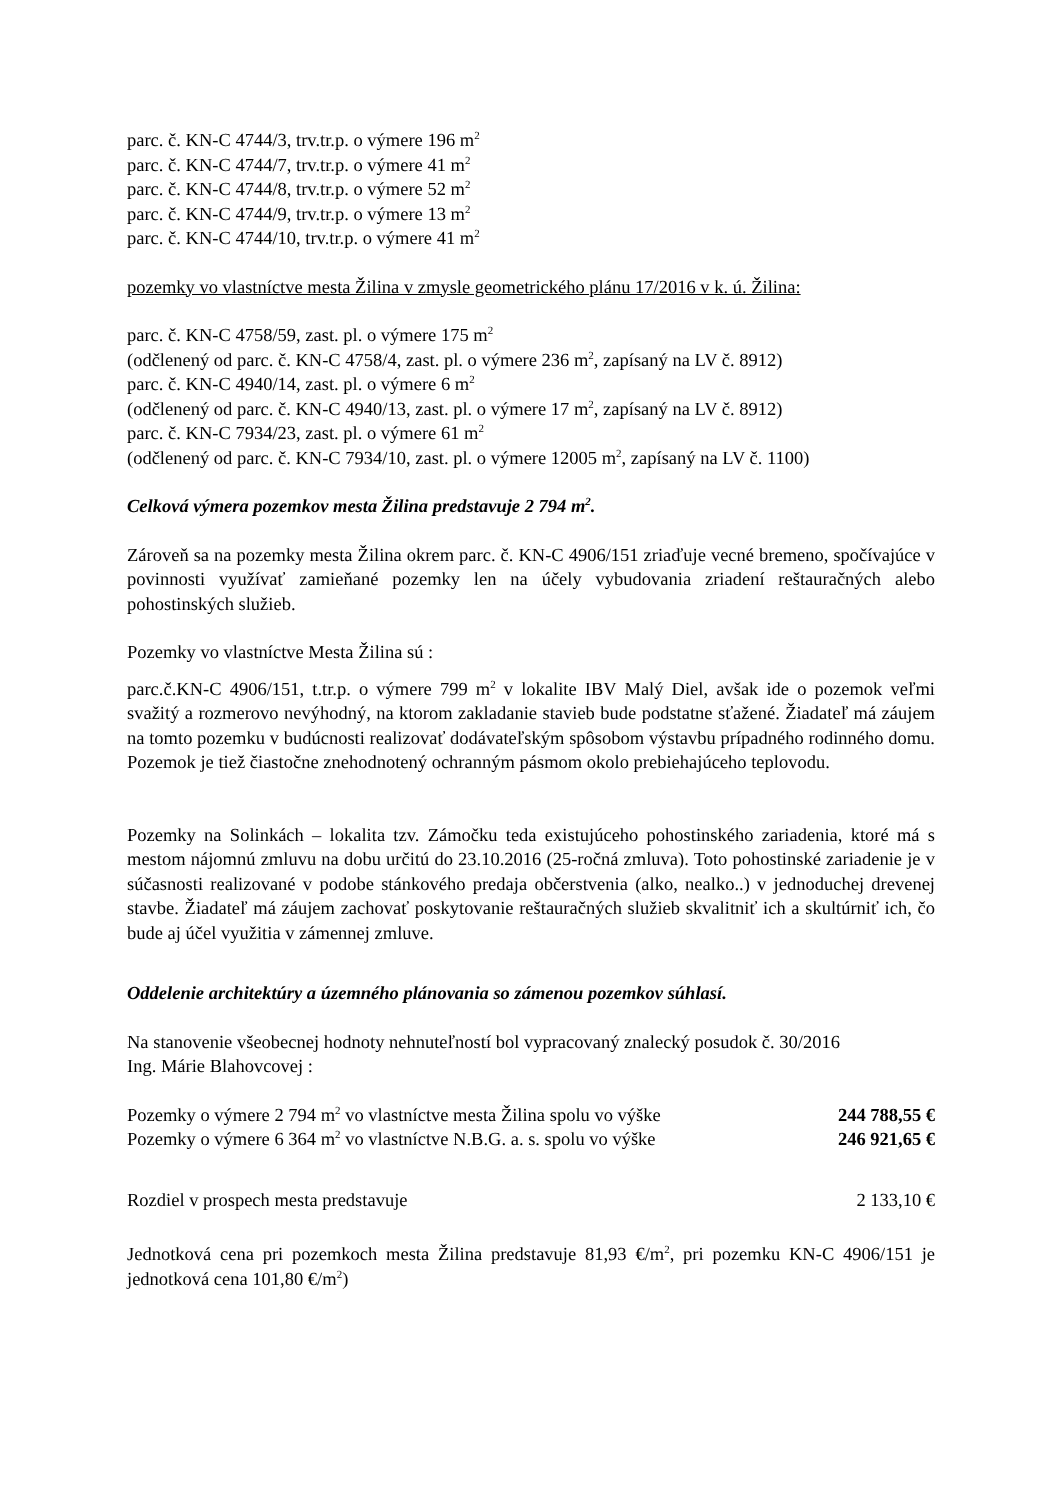parc. č. KN-C 4744/3, trv.tr.p. o výmere 196 m<sup>2</sup>
parc. č. KN-C 4744/7, trv.tr.p. o výmere 41 m<sup>2</sup>
parc. č. KN-C 4744/8, trv.tr.p. o výmere 52 m<sup>2</sup>
parc. č. KN-C 4744/9, trv.tr.p. o výmere 13 m<sup>2</sup>
parc. č. KN-C 4744/10, trv.tr.p. o výmere 41 m<sup>2</sup>
pozemky vo vlastníctve mesta Žilina v zmysle geometrického plánu 17/2016 v k. ú. Žilina:
parc. č. KN-C 4758/59, zast. pl. o výmere 175 m<sup>2</sup>
(odčlenený od parc. č. KN-C 4758/4, zast. pl. o výmere 236 m<sup>2</sup>, zapísaný na LV č. 8912)
parc. č. KN-C 4940/14, zast. pl. o výmere 6 m<sup>2</sup>
(odčlenený od parc. č. KN-C 4940/13, zast. pl. o výmere 17 m<sup>2</sup>, zapísaný na LV č. 8912)
parc. č. KN-C 7934/23, zast. pl. o výmere 61 m<sup>2</sup>
(odčlenený od parc. č. KN-C 7934/10, zast. pl. o výmere 12005 m<sup>2</sup>, zapísaný na LV č. 1100)
Celková výmera pozemkov mesta Žilina predstavuje 2 794 m<sup>2</sup>.
Zároveň sa na pozemky mesta Žilina okrem parc. č. KN-C 4906/151 zriaďuje vecné bremeno, spočívajúce v povinnosti využívať zamieňané pozemky len na účely vybudovania zriadení reštauračných alebo pohostinských služieb.
Pozemky vo vlastníctve Mesta Žilina sú :
parc.č.KN-C 4906/151, t.tr.p. o výmere 799 m<sup>2</sup> v lokalite IBV Malý Diel, avšak ide o pozemok veľmi svažitý a rozmerovo nevýhodný, na ktorom zakladanie stavieb bude podstatne sťažené. Žiadateľ má záujem na tomto pozemku v budúcnosti realizovať dodávateľským spôsobom výstavbu prípadného rodinného domu. Pozemok je tiež čiastočne znehodnotený ochranným pásmom okolo prebiehajúceho teplovodu.
Pozemky na Solinkách – lokalita tzv. Zámočku teda existujúceho pohostinského zariadenia, ktoré má s mestom nájomnú zmluvu na dobu určitú do 23.10.2016 (25-ročná zmluva). Toto pohostinské zariadenie je v súčasnosti realizované v podobe stánkového predaja občerstvenia (alko, nealko..) v jednoduchej drevenej stavbe. Žiadateľ má záujem zachovať poskytovanie reštauračných služieb skvalitniť ich a skultúrniť ich, čo bude aj účel využitia v zámennej zmluve.
Oddelenie architektúry a územného plánovania so zámenou pozemkov súhlasí.
Na stanovenie všeobecnej hodnoty nehnuteľností bol vypracovaný znalecký posudok č. 30/2016
Ing. Márie Blahovcovej :
Pozemky o výmere 2 794 m<sup>2</sup> vo vlastníctve mesta Žilina spolu vo výške 244 788,55 €
Pozemky o výmere 6 364 m<sup>2</sup> vo vlastníctve N.B.G. a. s. spolu vo výške 246 921,65 €
Rozdiel v prospech mesta predstavuje 2 133,10 €
Jednotková cena pri pozemkoch mesta Žilina predstavuje 81,93 €/m<sup>2</sup>, pri pozemku KN-C 4906/151 je jednotková cena 101,80 €/m<sup>2</sup>)